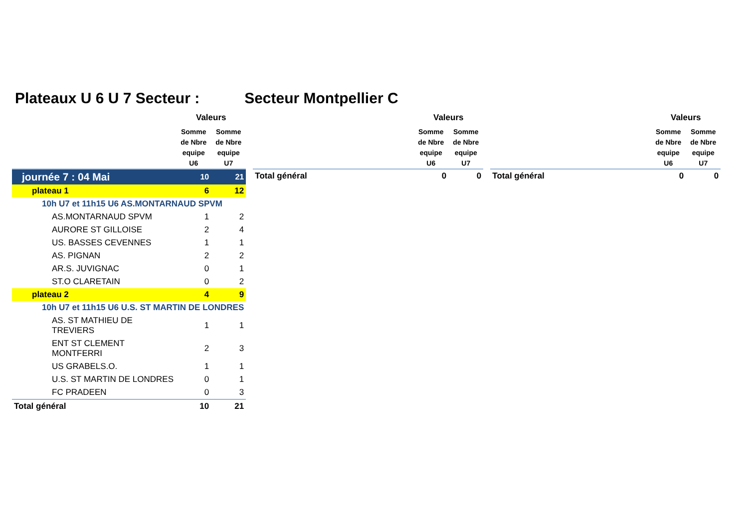Plateaux U 6 U 7 Secteur : Secteur Montpellier C
| | Valeurs | |
| --- | --- | --- |
| | Somme de Nbre equipe U6 | Somme de Nbre equipe U7 |
| journée 7 : 04 Mai | 10 | 21 |
| plateau 1 | 6 | 12 |
| 10h U7 et 11h15 U6 AS.MONTARNAUD SPVM | | |
| AS.MONTARNAUD SPVM | 1 | 2 |
| AURORE ST GILLOISE | 2 | 4 |
| US. BASSES CEVENNES | 1 | 1 |
| AS. PIGNAN | 2 | 2 |
| AR.S. JUVIGNAC | 0 | 1 |
| ST.O CLARETAIN | 0 | 2 |
| plateau 2 | 4 | 9 |
| 10h U7 et 11h15 U6 U.S. ST MARTIN DE LONDRES | | |
| AS. ST MATHIEU DE TREVIERS | 1 | 1 |
| ENT ST CLEMENT MONTFERRI | 2 | 3 |
| US GRABELS.O. | 1 | 1 |
| U.S. ST MARTIN DE LONDRES | 0 | 1 |
| FC PRADEEN | 0 | 3 |
| Total général | 10 | 21 |
| | Valeurs | |
| --- | --- | --- |
| | Somme de Nbre equipe U6 | Somme de Nbre equipe U7 |
| Total général | 0 | 0 |
| | Valeurs | |
| --- | --- | --- |
| | Somme de Nbre equipe U6 | Somme de Nbre equipe U7 |
| Total général | 0 | 0 |